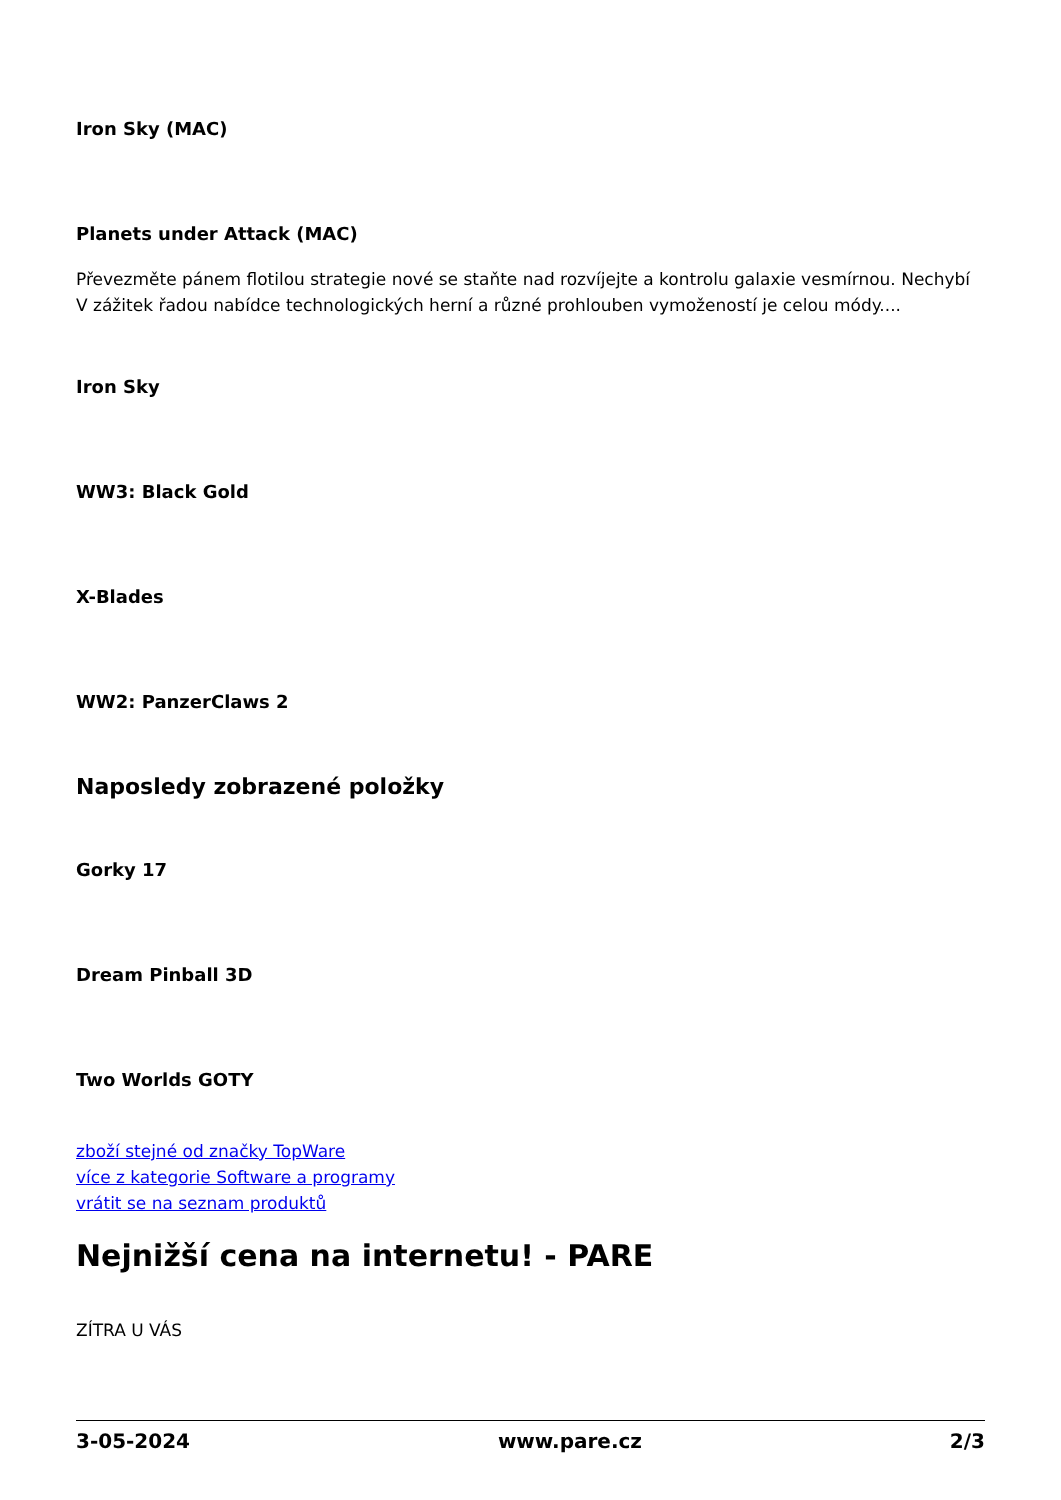Iron Sky (MAC)
Planets under Attack (MAC)
Převezměte pánem flotilou strategie nové se staňte nad rozvíjejte a kontrolu galaxie vesmírnou. Nechybí V zážitek řadou nabídce technologických herní a různé prohlouben vymožeností je celou módy....
Iron Sky
WW3: Black Gold
X-Blades
WW2: PanzerClaws 2
Naposledy zobrazené položky
Gorky 17
Dream Pinball 3D
Two Worlds GOTY
zboží stejné od značky TopWare
více z kategorie Software a programy
vrátit se na seznam produktů
Nejnižší cena na internetu! - PARE
ZÍTRA U VÁS
3-05-2024 www.pare.cz 2/3